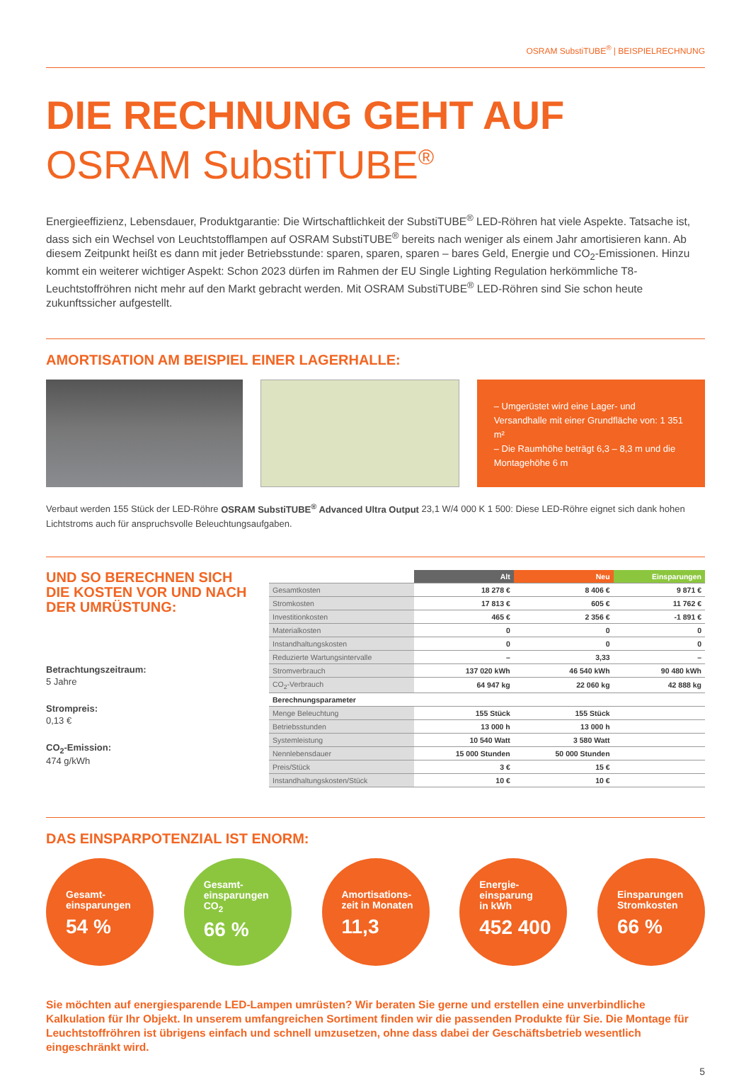OSRAM SubstiTUBE<sup>®</sup> | BEISPIELRECHNUNG
DIE RECHNUNG GEHT AUF
OSRAM SubstiTUBE<sup>®</sup>
Energieeffizienz, Lebensdauer, Produktgarantie: Die Wirtschaftlichkeit der SubstiTUBE<sup>®</sup> LED-Röhren hat viele Aspekte. Tatsache ist, dass sich ein Wechsel von Leuchtstofflampen auf OSRAM SubstiTUBE<sup>®</sup> bereits nach weniger als einem Jahr amortisieren kann. Ab diesem Zeitpunkt heißt es dann mit jeder Betriebsstunde: sparen, sparen, sparen – bares Geld, Energie und CO<sub>2</sub>-Emissionen. Hinzu kommt ein weiterer wichtiger Aspekt: Schon 2023 dürfen im Rahmen der EU Single Lighting Regulation herkömmliche T8-Leuchtstoffröhren nicht mehr auf den Markt gebracht werden. Mit OSRAM SubstiTUBE<sup>®</sup> LED-Röhren sind Sie schon heute zukunftssicher aufgestellt.
AMORTISATION AM BEISPIEL EINER LAGERHALLE:
– Umgerüstet wird eine Lager- und Versandhalle mit einer Grundfläche von: 1 351 m²
– Die Raumhöhe beträgt 6,3 – 8,3 m und die Montagehöhe 6 m
Verbaut werden 155 Stück der LED-Röhre OSRAM SubstiTUBE<sup>®</sup> Advanced Ultra Output 23,1 W/4 000 K 1 500: Diese LED-Röhre eignet sich dank hohen Lichtstroms auch für anspruchsvolle Beleuchtungsaufgaben.
UND SO BERECHNEN SICH DIE KOSTEN VOR UND NACH DER UMRÜSTUNG:
Betrachtungszeitraum:
5 Jahre
Strompreis:
0,13 €
CO<sub>2</sub>-Emission:
474 g/kWh
| | Alt | Neu | Einsparungen |
| Gesamtkosten | 18 278 € | 8 406 € | 9 871 € |
| Stromkosten | 17 813 € | 605 € | 11 762 € |
| Investitionkosten | 465 € | 2 356 € | -1 891 € |
| Materialkosten | 0 | 0 | 0 |
| Instandhaltungskosten | 0 | 0 | 0 |
| Reduzierte Wartungsintervalle | – | 3,33 | – |
| Stromverbrauch | 137 020 kWh | 46 540 kWh | 90 480 kWh |
| CO<sub>2</sub>-Verbrauch | 64 947 kg | 22 060 kg | 42 888 kg |
| Berechnungsparameter | | | |
| Menge Beleuchtung | 155 Stück | 155 Stück | |
| Betriebsstunden | 13 000 h | 13 000 h | |
| Systemleistung | 10 540 Watt | 3 580 Watt | |
| Nennlebensdauer | 15 000 Stunden | 50 000 Stunden | |
| Preis/Stück | 3 € | 15 € | |
| Instandhaltungskosten/Stück | 10 € | 10 € | |
DAS EINSPARPOTENZIAL IST ENORM:
Gesamt-
einsparungen
54 %
Gesamt-
einsparungen
CO<sub>2</sub>
66 %
Amortisations-
zeit in Monaten
11,3
Energie-
einsparung
in kWh
452 400
Einsparungen
Stromkosten
66 %
Sie möchten auf energiesparende LED-Lampen umrüsten? Wir beraten Sie gerne und erstellen eine unverbindliche Kalkulation für Ihr Objekt. In unserem umfangreichen Sortiment finden wir die passenden Produkte für Sie. Die Montage für Leuchtstoffröhren ist übrigens einfach und schnell umzusetzen, ohne dass dabei der Geschäftsbetrieb wesentlich eingeschränkt wird.
5